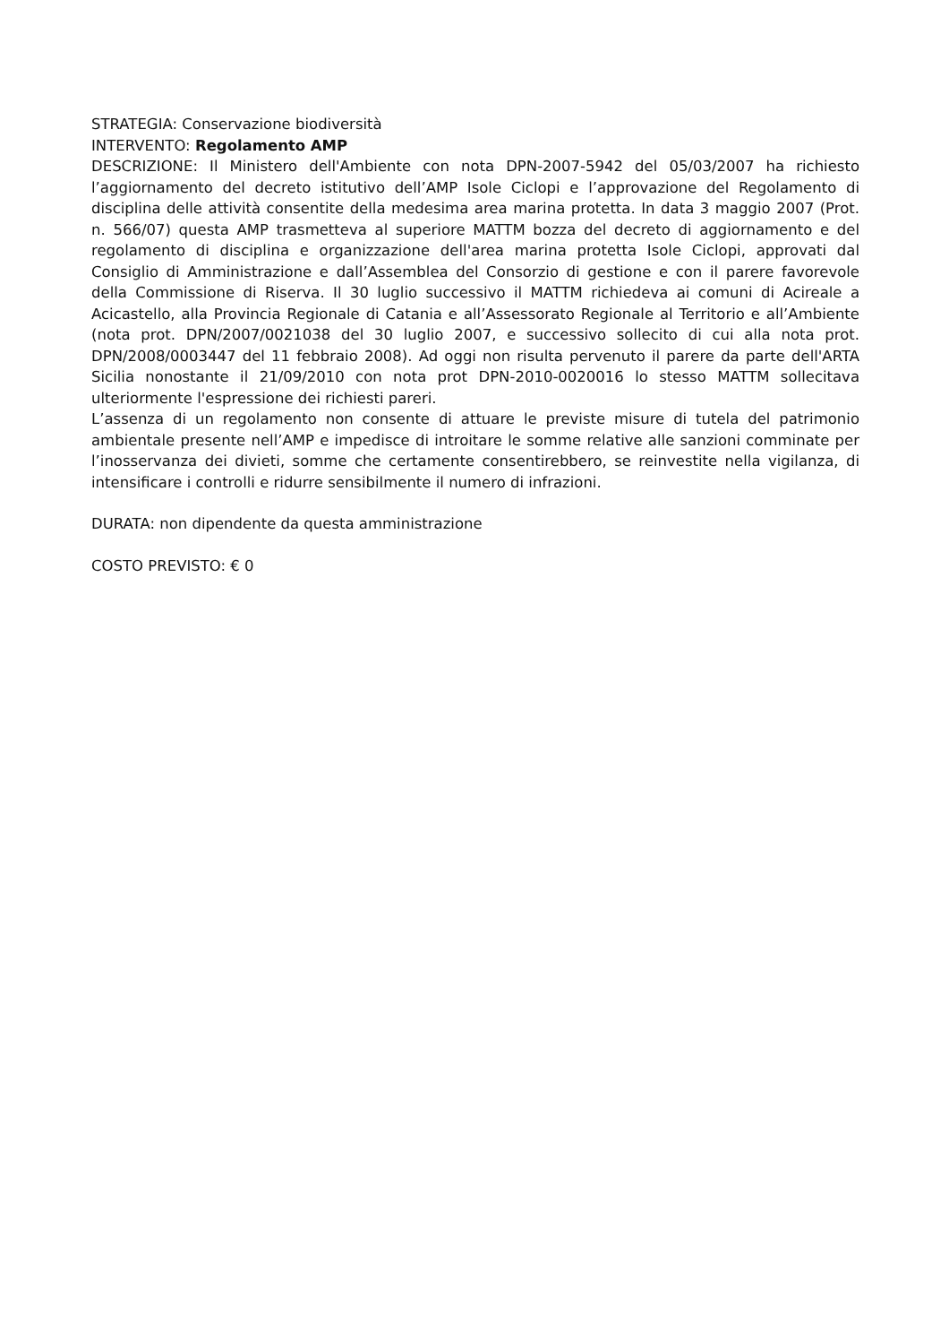STRATEGIA: Conservazione biodiversità
INTERVENTO: Regolamento AMP
DESCRIZIONE: Il Ministero dell'Ambiente con nota DPN-2007-5942 del 05/03/2007 ha richiesto l’aggiornamento del decreto istitutivo dell’AMP Isole Ciclopi e l’approvazione del Regolamento di disciplina delle attività consentite della medesima area marina protetta. In data 3 maggio 2007 (Prot. n. 566/07) questa AMP trasmetteva al superiore MATTM bozza del decreto di aggiornamento e del regolamento di disciplina e organizzazione dell'area marina protetta Isole Ciclopi, approvati dal Consiglio di Amministrazione e dall’Assemblea del Consorzio di gestione e con il parere favorevole della Commissione di Riserva. Il 30 luglio successivo il MATTM richiedeva ai comuni di Acireale a Acicastello, alla Provincia Regionale di Catania e all’Assessorato Regionale al Territorio e all’Ambiente (nota prot. DPN/2007/0021038 del 30 luglio 2007, e successivo sollecito di cui alla nota prot. DPN/2008/0003447 del 11 febbraio 2008). Ad oggi non risulta pervenuto il parere da parte dell'ARTA Sicilia nonostante il 21/09/2010 con nota prot DPN-2010-0020016 lo stesso MATTM sollecitava ulteriormente l'espressione dei richiesti pareri.
L’assenza di un regolamento non consente di attuare le previste misure di tutela del patrimonio ambientale presente nell’AMP e impedisce di introitare le somme relative alle sanzioni comminate per l’inosservanza dei divieti, somme che certamente consentirebbero, se reinvestite nella vigilanza, di intensificare i controlli e ridurre sensibilmente il numero di infrazioni.
DURATA: non dipendente da questa amministrazione
COSTO PREVISTO: € 0